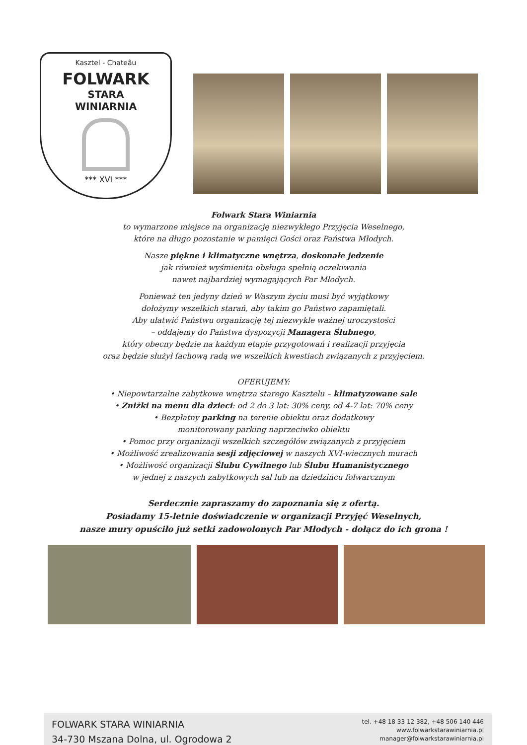Kasztel - Chateâu
FOLWARK
STARA
WINIARNIA
*** XVI ***
Folwark Stara Winiarnia
to wymarzone miejsce na organizację niezwykłego Przyjęcia Weselnego,
które na długo pozostanie w pamięci Gości oraz Państwa Młodych.
Nasze piękne i klimatyczne wnętrza, doskonałe jedzenie
jak również wyśmienita obsługa spełnią oczekiwania
nawet najbardziej wymagających Par Młodych.
Ponieważ ten jedyny dzień w Waszym życiu musi być wyjątkowy
dołożymy wszelkich starań, aby takim go Państwo zapamiętali.
Aby ułatwić Państwu organizację tej niezwykle ważnej uroczystości
– oddajemy do Państwa dyspozycji Managera Ślubnego,
który obecny będzie na każdym etapie przygotowań i realizacji przyjęcia
oraz będzie służył fachową radą we wszelkich kwestiach związanych z przyjęciem.
OFERUJEMY:
• Niepowtarzalne zabytkowe wnętrza starego Kasztelu – klimatyzowane sale
• Zniżki na menu dla dzieci: od 2 do 3 lat: 30% ceny, od 4-7 lat: 70% ceny
• Bezpłatny parking na terenie obiektu oraz dodatkowy
monitorowany parking naprzeciwko obiektu
• Pomoc przy organizacji wszelkich szczegółów związanych z przyjęciem
• Możliwość zrealizowania sesji zdjęciowej w naszych XVI-wiecznych murach
• Możliwość organizacji Ślubu Cywilnego lub Ślubu Humanistycznego
w jednej z naszych zabytkowych sal lub na dziedzińcu folwarcznym
Serdecznie zapraszamy do zapoznania się z ofertą.
Posiadamy 15-letnie doświadczenie w organizacji Przyjęć Weselnych,
nasze mury opuściło już setki zadowolonych Par Młodych - dołącz do ich grona !
FOLWARK STARA WINIARNIA
34-730 Mszana Dolna, ul. Ogrodowa 2
tel. +48 18 33 12 382, +48 506 140 446
www.folwarkstarawiniarnia.pl
manager@folwarkstarawiniarnia.pl